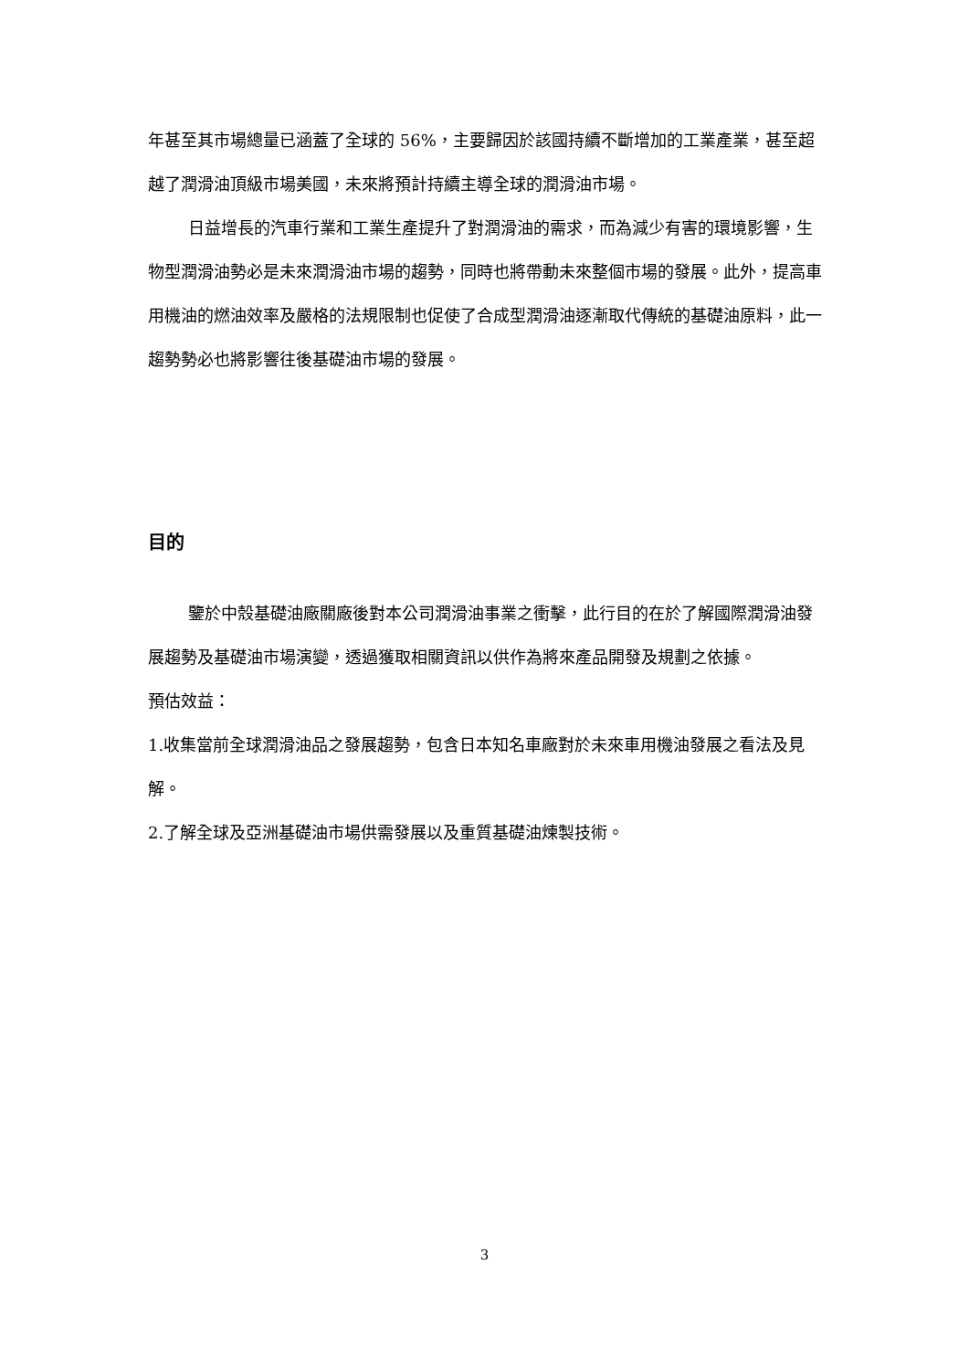年甚至其市場總量已涵蓋了全球的 56%，主要歸因於該國持續不斷增加的工業產業，甚至超越了潤滑油頂級市場美國，未來將預計持續主導全球的潤滑油市場。
日益增長的汽車行業和工業生產提升了對潤滑油的需求，而為減少有害的環境影響，生物型潤滑油勢必是未來潤滑油市場的趨勢，同時也將帶動未來整個市場的發展。此外，提高車用機油的燃油效率及嚴格的法規限制也促使了合成型潤滑油逐漸取代傳統的基礎油原料，此一趨勢勢必也將影響往後基礎油市場的發展。
目的
鑒於中殼基礎油廠關廠後對本公司潤滑油事業之衝擊，此行目的在於了解國際潤滑油發展趨勢及基礎油市場演變，透過獲取相關資訊以供作為將來產品開發及規劃之依據。
預估效益：
1.收集當前全球潤滑油品之發展趨勢，包含日本知名車廠對於未來車用機油發展之看法及見解。
2.了解全球及亞洲基礎油市場供需發展以及重質基礎油煉製技術。
3